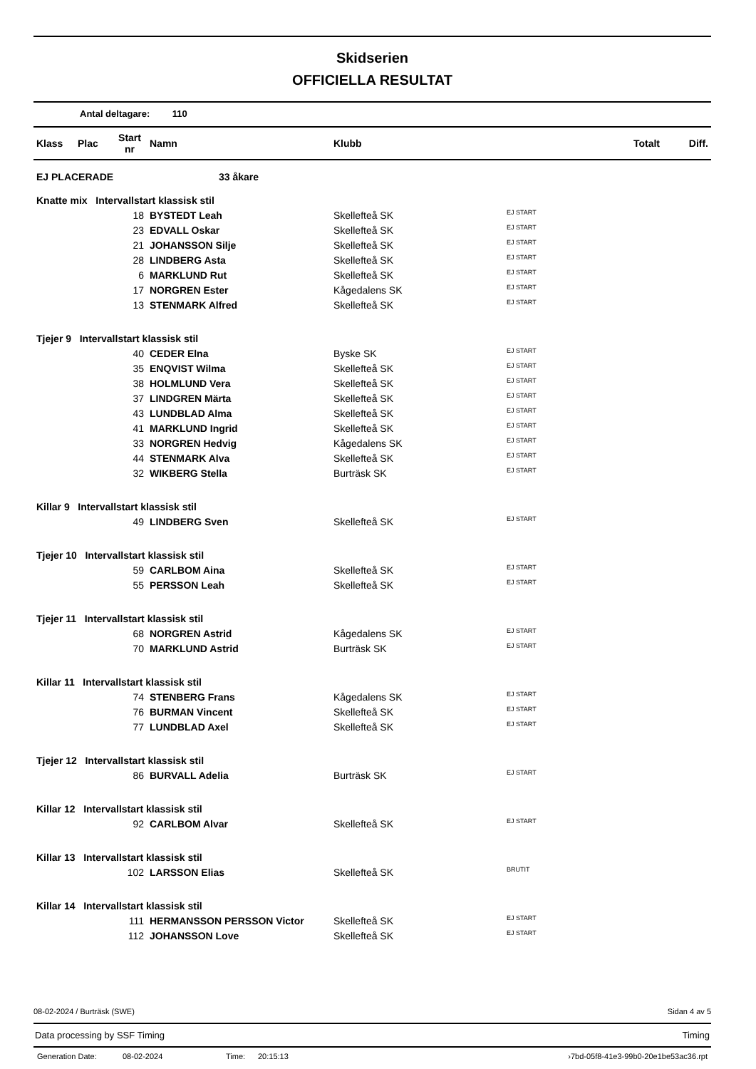Skidserien
OFFICIELLA RESULTAT
Antal deltagare: 110
| Klass | Plac | Start nr | Namn | Klubb | | Totalt | Diff. |
| --- | --- | --- | --- | --- | --- | --- | --- |
| EJ PLACERADE 33 åkare | | | | | | | |
| Knatte mix Intervallstart klassisk stil | | | | | | | |
| | | 18 | BYSTEDT Leah | Skellefteå SK | EJ START | | |
| | | 23 | EDVALL Oskar | Skellefteå SK | EJ START | | |
| | | 21 | JOHANSSON Silje | Skellefteå SK | EJ START | | |
| | | 28 | LINDBERG Asta | Skellefteå SK | EJ START | | |
| | | 6 | MARKLUND Rut | Skellefteå SK | EJ START | | |
| | | 17 | NORGREN Ester | Kågedalens SK | EJ START | | |
| | | 13 | STENMARK Alfred | Skellefteå SK | EJ START | | |
| Tjejer 9 Intervallstart klassisk stil | | | | | | | |
| | | 40 | CEDER Elna | Byske SK | EJ START | | |
| | | 35 | ENQVIST Wilma | Skellefteå SK | EJ START | | |
| | | 38 | HOLMLUND Vera | Skellefteå SK | EJ START | | |
| | | 37 | LINDGREN Märta | Skellefteå SK | EJ START | | |
| | | 43 | LUNDBLAD Alma | Skellefteå SK | EJ START | | |
| | | 41 | MARKLUND Ingrid | Skellefteå SK | EJ START | | |
| | | 33 | NORGREN Hedvig | Kågedalens SK | EJ START | | |
| | | 44 | STENMARK Alva | Skellefteå SK | EJ START | | |
| | | 32 | WIKBERG Stella | Burträsk SK | EJ START | | |
| Killar 9 Intervallstart klassisk stil | | | | | | | |
| | | 49 | LINDBERG Sven | Skellefteå SK | EJ START | | |
| Tjejer 10 Intervallstart klassisk stil | | | | | | | |
| | | 59 | CARLBOM Aina | Skellefteå SK | EJ START | | |
| | | 55 | PERSSON Leah | Skellefteå SK | EJ START | | |
| Tjejer 11 Intervallstart klassisk stil | | | | | | | |
| | | 68 | NORGREN Astrid | Kågedalens SK | EJ START | | |
| | | 70 | MARKLUND Astrid | Burträsk SK | EJ START | | |
| Killar 11 Intervallstart klassisk stil | | | | | | | |
| | | 74 | STENBERG Frans | Kågedalens SK | EJ START | | |
| | | 76 | BURMAN Vincent | Skellefteå SK | EJ START | | |
| | | 77 | LUNDBLAD Axel | Skellefteå SK | EJ START | | |
| Tjejer 12 Intervallstart klassisk stil | | | | | | | |
| | | 86 | BURVALL Adelia | Burträsk SK | EJ START | | |
| Killar 12 Intervallstart klassisk stil | | | | | | | |
| | | 92 | CARLBOM Alvar | Skellefteå SK | EJ START | | |
| Killar 13 Intervallstart klassisk stil | | | | | | | |
| | | 102 | LARSSON Elias | Skellefteå SK | BRUTIT | | |
| Killar 14 Intervallstart klassisk stil | | | | | | | |
| | | 111 | HERMANSSON PERSSON Victor | Skellefteå SK | EJ START | | |
| | | 112 | JOHANSSON Love | Skellefteå SK | EJ START | | |
08-02-2024 / Burträsk (SWE) Sidan 4 av 5
Data processing by SSF Timing Timing
Generation Date: 08-02-2024 Time: 20:15:13 ›7bd-05f8-41e3-99b0-20e1be53ac36.rpt